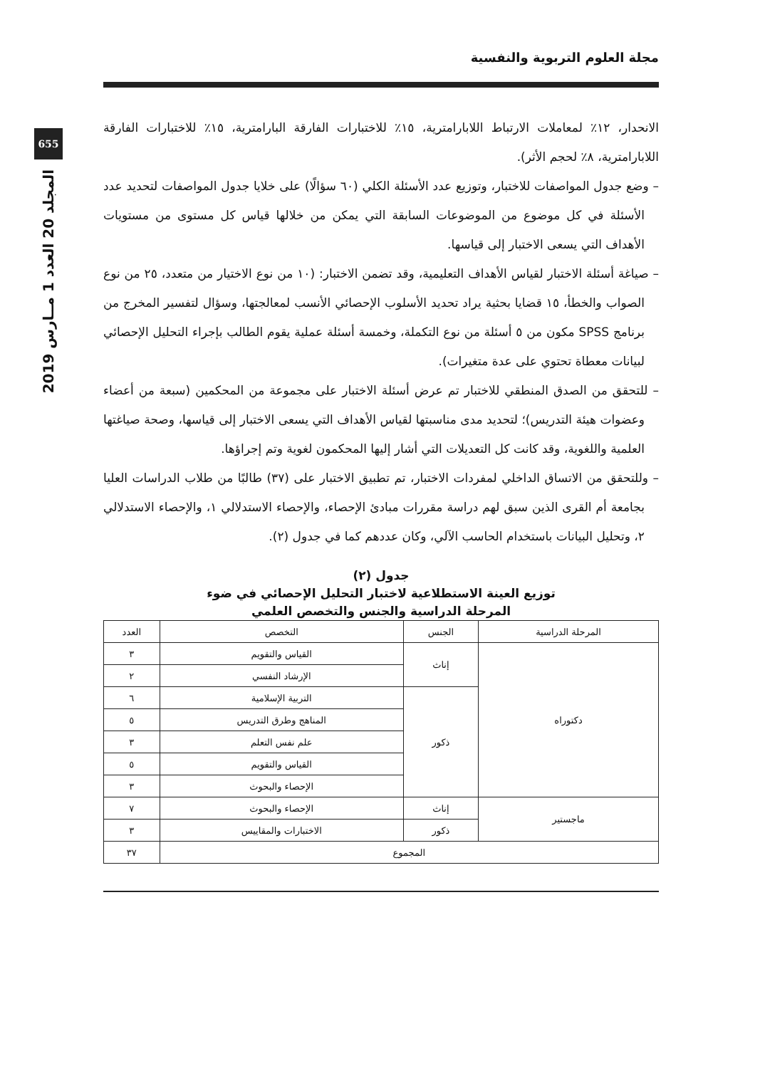655
المجلد 20 العدد 1 مــارس 2019
مجلة العلوم التربوية والنفسية
الانحدار، ١٢٪ لمعاملات الارتباط اللابارامترية، ١٥٪ للاختبارات الفارقة البارامترية، ١٥٪ للاختبارات الفارقة اللابارامترية، ٨٪ لحجم الأثر).
– وضع جدول المواصفات للاختبار، وتوزيع عدد الأسئلة الكلي (٦٠ سؤالًا) على خلايا جدول المواصفات لتحديد عدد الأسئلة في كل موضوع من الموضوعات السابقة التي يمكن من خلالها قياس كل مستوى من مستويات الأهداف التي يسعى الاختبار إلى قياسها.
– صياغة أسئلة الاختبار لقياس الأهداف التعليمية، وقد تضمن الاختبار: (١٠ من نوع الاختيار من متعدد، ٢٥ من نوع الصواب والخطأ، ١٥ قضايا بحثية يراد تحديد الأسلوب الإحصائي الأنسب لمعالجتها، وسؤال لتفسير المخرج من برنامج SPSS مكون من ٥ أسئلة من نوع التكملة، وخمسة أسئلة عملية يقوم الطالب بإجراء التحليل الإحصائي لبيانات معطاة تحتوي على عدة متغيرات).
– للتحقق من الصدق المنطقي للاختبار تم عرض أسئلة الاختبار على مجموعة من المحكمين (سبعة من أعضاء وعضوات هيئة التدريس)؛ لتحديد مدى مناسبتها لقياس الأهداف التي يسعى الاختبار إلى قياسها، وصحة صياغتها العلمية واللغوية، وقد كانت كل التعديلات التي أشار إليها المحكمون لغوية وتم إجراؤها.
– وللتحقق من الاتساق الداخلي لمفردات الاختبار، تم تطبيق الاختبار على (٣٧) طالبًا من طلاب الدراسات العليا بجامعة أم القرى الذين سبق لهم دراسة مقررات مبادئ الإحصاء، والإحصاء الاستدلالي ١، والإحصاء الاستدلالي ٢، وتحليل البيانات باستخدام الحاسب الآلي، وكان عددهم كما في جدول (٢).
جدول (٢)
توزيع العينة الاستطلاعية لاختبار التحليل الإحصائي في ضوء
المرحلة الدراسية والجنس والتخصص العلمي
| المرحلة الدراسية | الجنس | التخصص | العدد |
| --- | --- | --- | --- |
| دكتوراه | إناث | القياس والتقويم | ٣ |
| | | الإرشاد النفسي | ٢ |
| | ذكور | التربية الإسلامية | ٦ |
| | | المناهج وطرق التدريس | ٥ |
| | | علم نفس التعلم | ٣ |
| | | القياس والتقويم | ٥ |
| | | الإحصاء والبحوث | ٣ |
| ماجستير | إناث | الإحصاء والبحوث | ٧ |
| | ذكور | الاختبارات والمقاييس | ٣ |
| المجموع | | | ٣٧ |